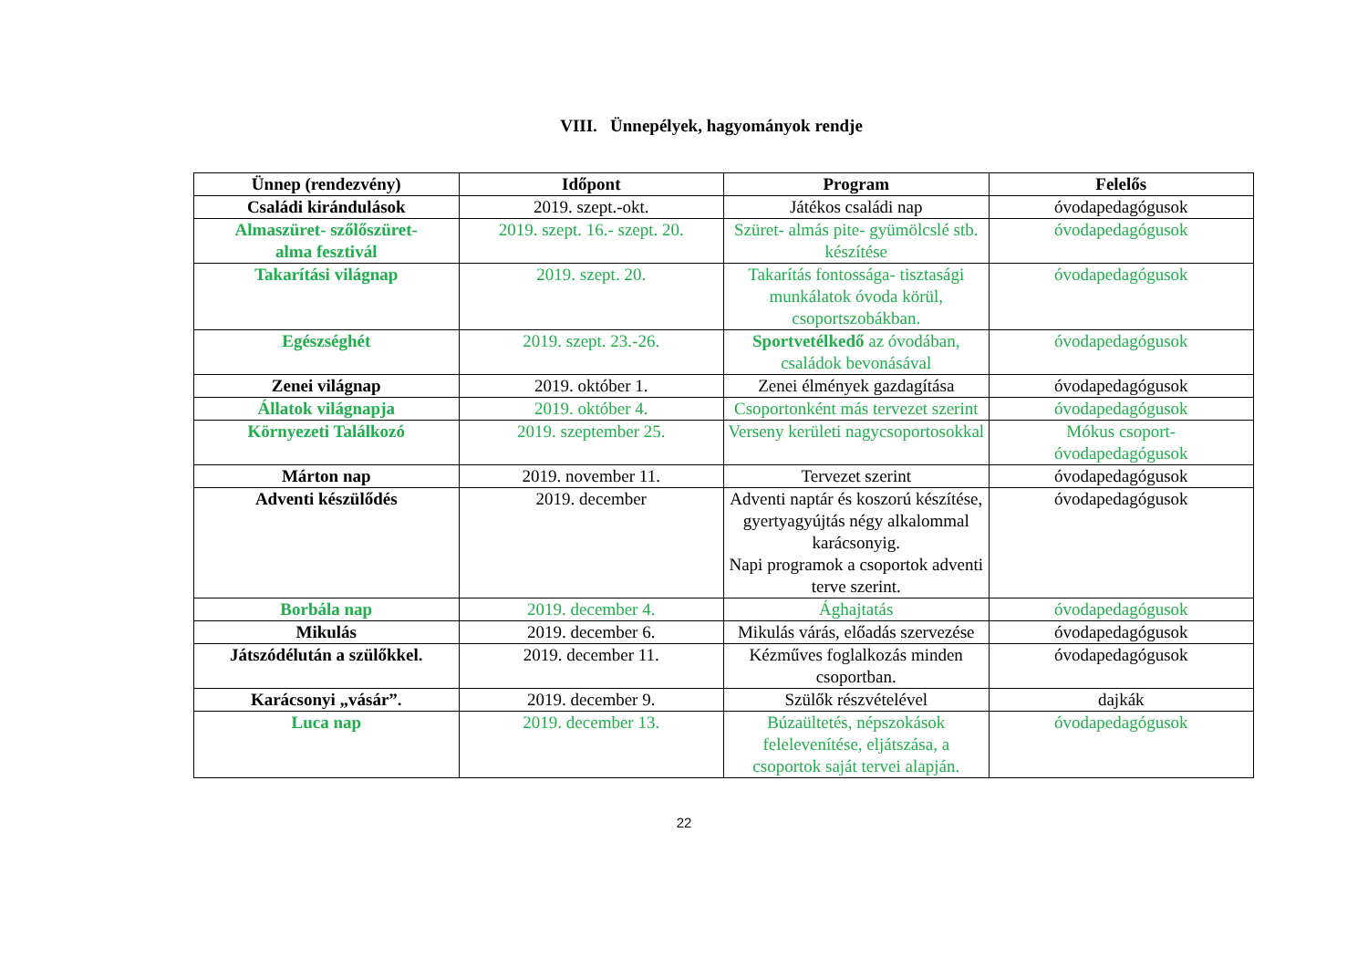VIII. Ünnepélyek, hagyományok rendje
| Ünnep (rendezvény) | Időpont | Program | Felelős |
| --- | --- | --- | --- |
| Családi kirándulások | 2019. szept.-okt. | Játékos családi nap | óvodapedagógusok |
| Almaszüret- szőlőszüret- alma fesztivál | 2019. szept. 16.- szept. 20. | Szüret- almás pite- gyümölcslé stb. készítése | óvodapedagógusok |
| Takarítási világnap | 2019. szept. 20. | Takarítás fontossága- tisztasági munkálatok óvoda körül, csoportszobákban. | óvodapedagógusok |
| Egészséghét | 2019. szept. 23.-26. | Sportvetélkedő az óvodában, családok bevonásával | óvodapedagógusok |
| Zenei világnap | 2019. október 1. | Zenei élmények gazdagítása | óvodapedagógusok |
| Állatok világnapja | 2019. október 4. | Csoportonként más tervezet szerint | óvodapedagógusok |
| Környezeti Találkozó | 2019. szeptember 25. | Verseny kerületi nagycsoportosokkal | Mókus csoport- óvodapedagógusok |
| Márton nap | 2019. november 11. | Tervezet szerint | óvodapedagógusok |
| Adventi készülődés | 2019. december | Adventi naptár és koszorú készítése, gyertyagyújtás négy alkalommal karácsonyig. Napi programok a csoportok adventi terve szerint. | óvodapedagógusok |
| Borbála nap | 2019. december 4. | Ághajtatás | óvodapedagógusok |
| Mikulás | 2019. december 6. | Mikulás várás, előadás szervezése | óvodapedagógusok |
| Játszódélután a szülőkkel. | 2019. december 11. | Kézműves foglalkozás minden csoportban. | óvodapedagógusok |
| Karácsonyi „vásár”. | 2019. december 9. | Szülők részvételével | dajkák |
| Luca nap | 2019. december 13. | Búzaültetés, népszokások felelevenítése, eljátszása, a csoportok saját tervei alapján. | óvodapedagógusok |
22